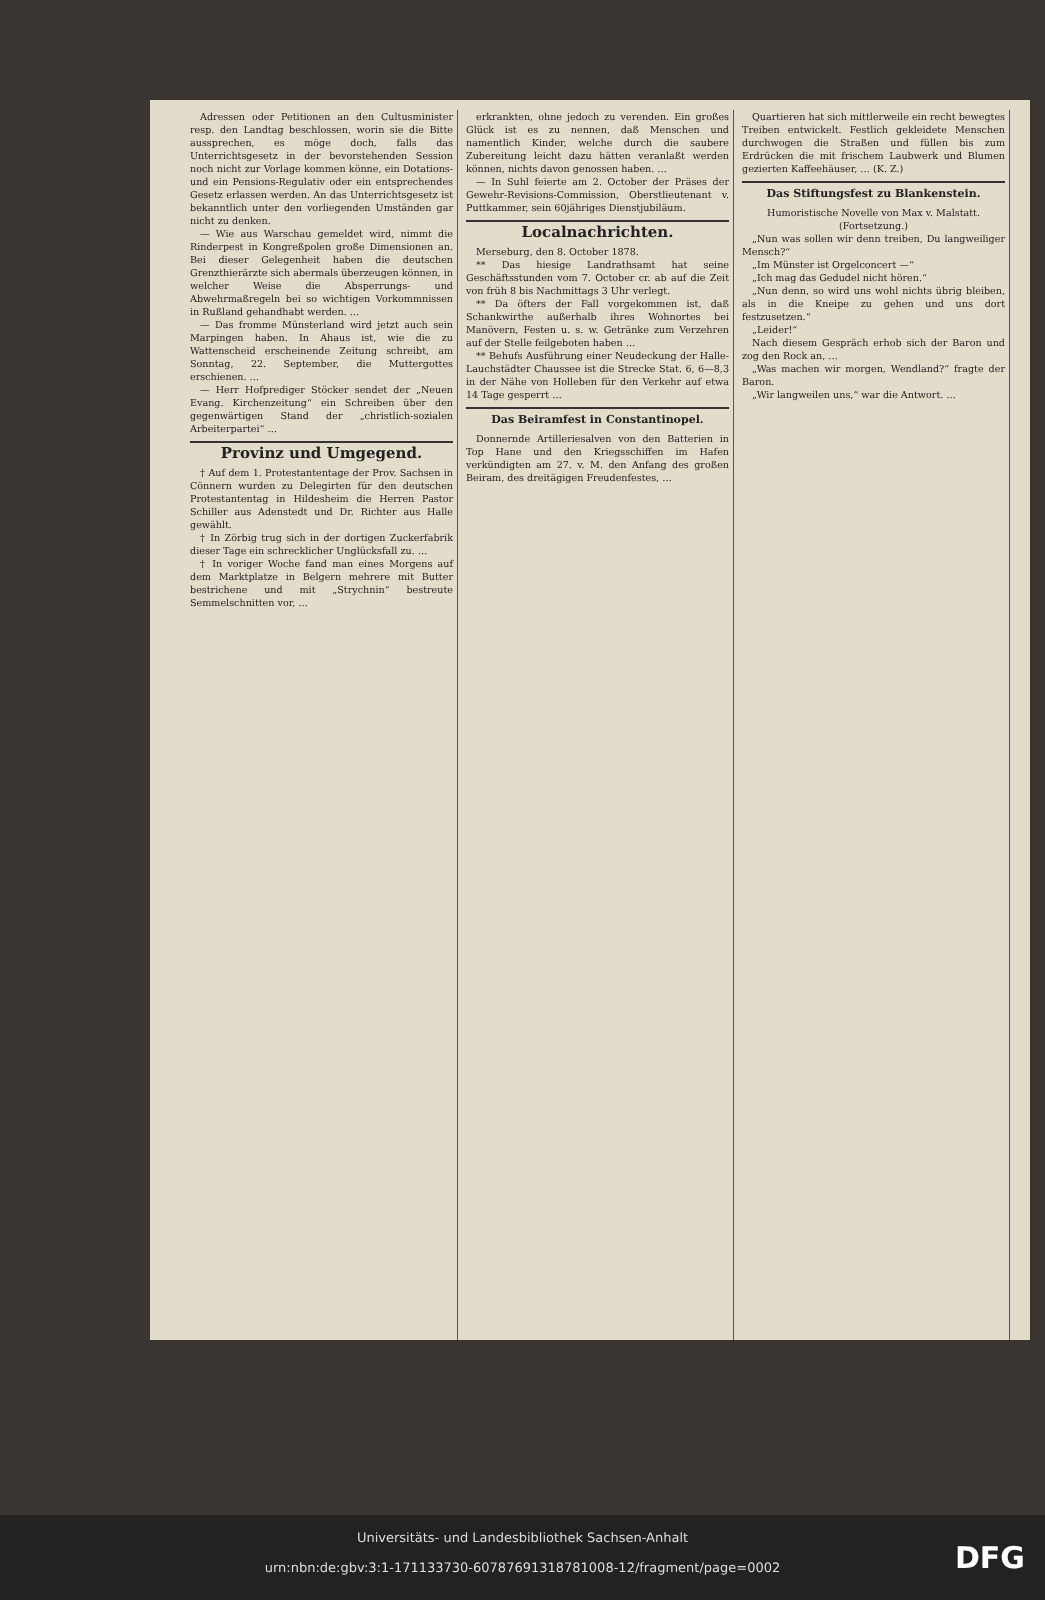Adressen oder Petitionen an den Cultusminister resp. den Landtag beschlossen, worin sie die Bitte aussprechen, es möge doch, falls das Unterrichtsgesetz in der bevorstehenden Session noch nicht zur Vorlage kommen könne, ein Dotations- und ein Pensions-Regulativ oder ein entsprechendes Gesetz erlassen werden. An das Unterrichtsgesetz ist bekanntlich unter den vorliegenden Umständen gar nicht zu denken.
— Wie aus Warschau gemeldet wird, nimmt die Rinderpest in Kongreßpolen große Dimensionen an. Bei dieser Gelegenheit haben die deutschen Grenzthierärzte sich abermals überzeugen können, in welcher Weise die Absperrungs- und Abwehrmaßregeln bei so wichtigen Vorkommnissen in Rußland gehandhabt werden. …
— Das fromme Münsterland wird jetzt auch sein Marpingen haben. In Ahaus ist, wie die zu Wattenscheid erscheinende Zeitung schreibt, am Sonntag, 22. September, die Muttergottes erschienen. …
— Herr Hofprediger Stöcker sendet der „Neuen Evang. Kirchenzeitung“ ein Schreiben über den gegenwärtigen Stand der „christlich-sozialen Arbeiterpartei“ …
Provinz und Umgegend.
† Auf dem 1. Protestantentage der Prov. Sachsen in Cönnern wurden zu Delegirten für den deutschen Protestantentag in Hildesheim die Herren Pastor Schiller aus Adenstedt und Dr. Richter aus Halle gewählt.
† In Zörbig trug sich in der dortigen Zuckerfabrik dieser Tage ein schrecklicher Unglücksfall zu. …
† In voriger Woche fand man eines Morgens auf dem Marktplatze in Belgern mehrere mit Butter bestrichene und mit „Strychnin“ bestreute Semmelschnitten vor, …
erkrankten, ohne jedoch zu verenden. Ein großes Glück ist es zu nennen, daß Menschen und namentlich Kinder, welche durch die saubere Zubereitung leicht dazu hätten veranlaßt werden können, nichts davon genossen haben. …
— In Suhl feierte am 2. October der Präses der Gewehr-Revisions-Commission, Oberstlieutenant v. Puttkammer, sein 60jähriges Dienstjubiläum.
Localnachrichten.
Merseburg, den 8. October 1878.
** Das hiesige Landrathsamt hat seine Geschäftsstunden vom 7. October cr. ab auf die Zeit von früh 8 bis Nachmittags 3 Uhr verlegt.
** Da öfters der Fall vorgekommen ist, daß Schankwirthe außerhalb ihres Wohnortes bei Manövern, Festen u. s. w. Getränke zum Verzehren auf der Stelle feilgeboten haben …
** Behufs Ausführung einer Neudeckung der Halle-Lauchstädter Chaussee ist die Strecke Stat. 6, 6—8,3 in der Nähe von Holleben für den Verkehr auf etwa 14 Tage gesperrt …
Das Beiramfest in Constantinopel.
Donnernde Artilleriesalven von den Batterien in Top Hane und den Kriegsschiffen im Hafen verkündigten am 27. v. M. den Anfang des großen Beiram, des dreitägigen Freudenfestes, …
Quartieren hat sich mittlerweile ein recht bewegtes Treiben entwickelt. Festlich gekleidete Menschen durchwogen die Straßen und füllen bis zum Erdrücken die mit frischem Laubwerk und Blumen gezierten Kaffeehäuser, … (K. Z.)
Das Stiftungsfest zu Blankenstein.
Humoristische Novelle von Max v. Malstatt. (Fortsetzung.)
„Nun was sollen wir denn treiben, Du langweiliger Mensch?“
„Im Münster ist Orgelconcert —“
„Ich mag das Gedudel nicht hören.“
„Nun denn, so wird uns wohl nichts übrig bleiben, als in die Kneipe zu gehen und uns dort festzusetzen.“
„Leider!“
Nach diesem Gespräch erhob sich der Baron und zog den Rock an, …
„Was machen wir morgen, Wendland?“ fragte der Baron.
„Wir langweilen uns,“ war die Antwort. …
Universitäts- und Landesbibliothek Sachsen-Anhalt
urn:nbn:de:gbv:3:1-171133730-60787691318781008-12/fragment/page=0002
DFG